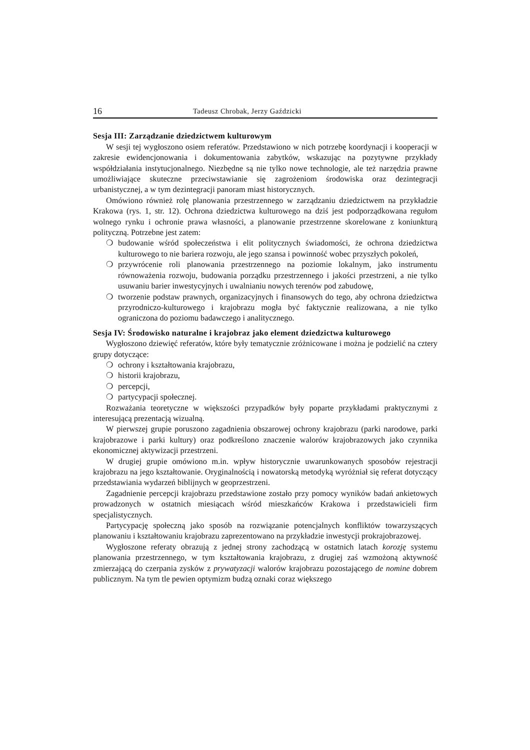16 Tadeusz Chrobak, Jerzy Gaździcki
Sesja III: Zarządzanie dziedzictwem kulturowym
W sesji tej wygłoszono osiem referatów. Przedstawiono w nich potrzebę koordynacji i kooperacji w zakresie ewidencjonowania i dokumentowania zabytków, wskazując na pozytywne przykłady współdziałania instytucjonalnego. Niezbędne są nie tylko nowe technologie, ale też narzędzia prawne umożliwiające skuteczne przeciwstawianie się zagrożeniom środowiska oraz dezintegracji urbanistycznej, a w tym dezintegracji panoram miast historycznych.
Omówiono również rolę planowania przestrzennego w zarządzaniu dziedzictwem na przykładzie Krakowa (rys. 1, str. 12). Ochrona dziedzictwa kulturowego na dziś jest podporządkowana regułom wolnego rynku i ochronie prawa własności, a planowanie przestrzenne skorelowane z koniunkturą polityczną. Potrzebne jest zatem:
❍ budowanie wśród społeczeństwa i elit politycznych świadomości, że ochrona dziedzictwa kulturowego to nie bariera rozwoju, ale jego szansa i powinność wobec przyszłych pokoleń,
❍ przywrócenie roli planowania przestrzennego na poziomie lokalnym, jako instrumentu równoważenia rozwoju, budowania porządku przestrzennego i jakości przestrzeni, a nie tylko usuwaniu barier inwestycyjnych i uwalnianiu nowych terenów pod zabudowę,
❍ tworzenie podstaw prawnych, organizacyjnych i finansowych do tego, aby ochrona dziedzictwa przyrodniczo-kulturowego i krajobrazu mogła być faktycznie realizowana, a nie tylko ograniczona do poziomu badawczego i analitycznego.
Sesja IV: Środowisko naturalne i krajobraz jako element dziedzictwa kulturowego
Wygłoszono dziewięć referatów, które były tematycznie zróżnicowane i można je podzielić na cztery grupy dotyczące:
❍ ochrony i kształtowania krajobrazu,
❍ historii krajobrazu,
❍ percepcji,
❍ partycypacji społecznej.
Rozważania teoretyczne w większości przypadków były poparte przykładami praktycznymi z interesującą prezentacją wizualną.
W pierwszej grupie poruszono zagadnienia obszarowej ochrony krajobrazu (parki narodowe, parki krajobrazowe i parki kultury) oraz podkreślono znaczenie walorów krajobrazowych jako czynnika ekonomicznej aktywizacji przestrzeni.
W drugiej grupie omówiono m.in. wpływ historycznie uwarunkowanych sposobów rejestracji krajobrazu na jego kształtowanie. Oryginalnością i nowatorską metodyką wyróżniał się referat dotyczący przedstawiania wydarzeń biblijnych w geoprzestrzeni.
Zagadnienie percepcji krajobrazu przedstawione zostało przy pomocy wyników badań ankietowych prowadzonych w ostatnich miesiącach wśród mieszkańców Krakowa i przedstawicieli firm specjalistycznych.
Partycypację społeczną jako sposób na rozwiązanie potencjalnych konfliktów towarzyszących planowaniu i kształtowaniu krajobrazu zaprezentowano na przykładzie inwestycji prokrajobrazowej.
Wygłoszone referaty obrazują z jednej strony zachodzącą w ostatnich latach korozję systemu planowania przestrzennego, w tym kształtowania krajobrazu, z drugiej zaś wzmożoną aktywność zmierzającą do czerpania zysków z prywatyzacji walorów krajobrazu pozostającego de nomine dobrem publicznym. Na tym tle pewien optymizm budzą oznaki coraz większego